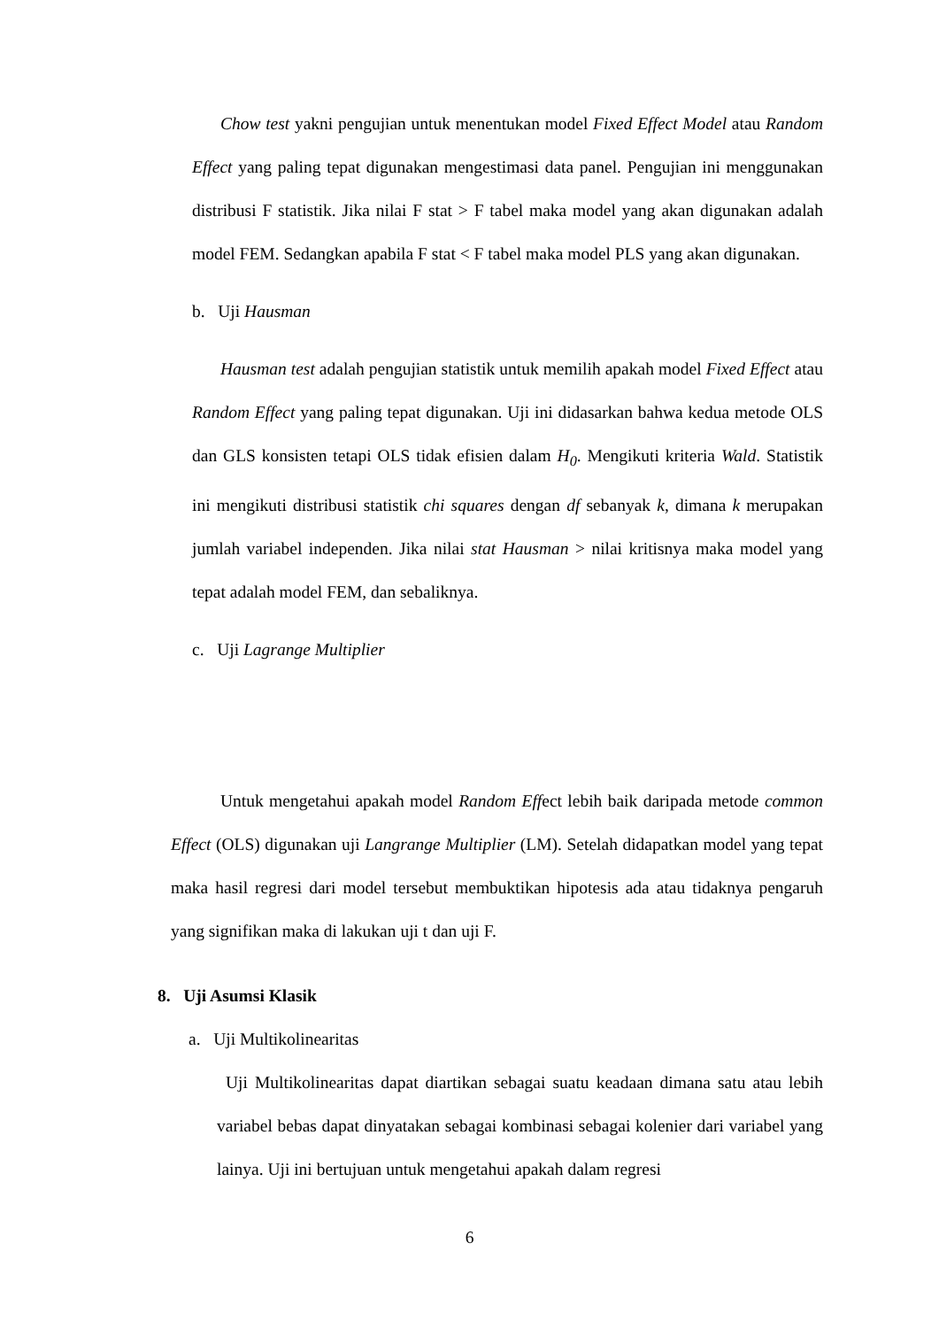Chow test yakni pengujian untuk menentukan model Fixed Effect Model atau Random Effect yang paling tepat digunakan mengestimasi data panel. Pengujian ini menggunakan distribusi F statistik. Jika nilai F stat > F tabel maka model yang akan digunakan adalah model FEM. Sedangkan apabila F stat < F tabel maka model PLS yang akan digunakan.
b. Uji Hausman
Hausman test adalah pengujian statistik untuk memilih apakah model Fixed Effect atau Random Effect yang paling tepat digunakan. Uji ini didasarkan bahwa kedua metode OLS dan GLS konsisten tetapi OLS tidak efisien dalam H<sub>0</sub>. Mengikuti kriteria Wald. Statistik ini mengikuti distribusi statistik chi squares dengan df sebanyak k, dimana k merupakan jumlah variabel independen. Jika nilai stat Hausman > nilai kritisnya maka model yang tepat adalah model FEM, dan sebaliknya.
c. Uji Lagrange Multiplier
Untuk mengetahui apakah model Random Effect lebih baik daripada metode common Effect (OLS) digunakan uji Langrange Multiplier (LM). Setelah didapatkan model yang tepat maka hasil regresi dari model tersebut membuktikan hipotesis ada atau tidaknya pengaruh yang signifikan maka di lakukan uji t dan uji F.
8. Uji Asumsi Klasik
a. Uji Multikolinearitas
Uji Multikolinearitas dapat diartikan sebagai suatu keadaan dimana satu atau lebih variabel bebas dapat dinyatakan sebagai kombinasi sebagai kolenier dari variabel yang lainya. Uji ini bertujuan untuk mengetahui apakah dalam regresi
6